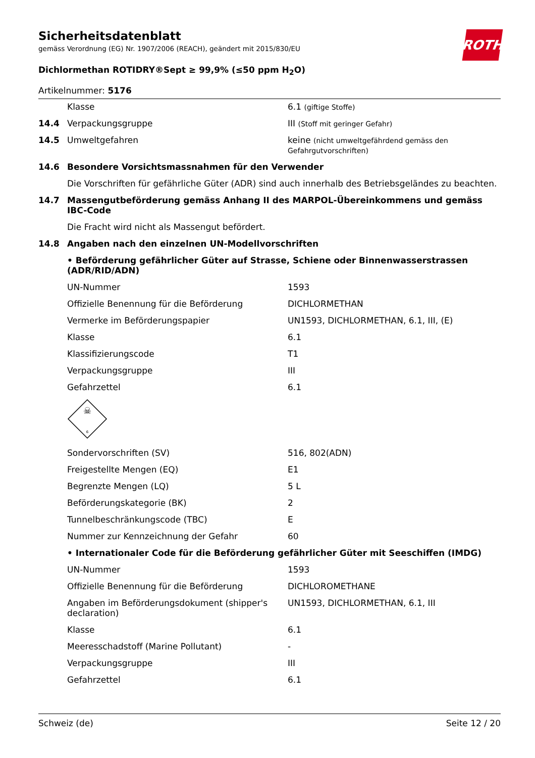ROTH
Sicherheitsdatenblatt
gemäss Verordnung (EG) Nr. 1907/2006 (REACH), geändert mit 2015/830/EU
Dichlormethan ROTIDRY®Sept ≥ 99,9% (≤50 ppm H<sub>2</sub>O)
Artikelnummer: 5176
| | Klasse | 6.1 (giftige Stoffe) |
| 14.4 | Verpackungsgruppe | III (Stoff mit geringer Gefahr) |
| 14.5 | Umweltgefahren | keine (nicht umweltgefährdend gemäss den Gefahrgutvorschriften) |
| 14.6 | Besondere Vorsichtsmassnahmen für den Verwender | |
| | Die Vorschriften für gefährliche Güter (ADR) sind auch innerhalb des Betriebsgeländes zu beachten. | |
| 14.7 | Massengutbeförderung gemäss Anhang II des MARPOL-Übereinkommens und gemäss IBC-Code | |
| | Die Fracht wird nicht als Massengut befördert. | |
| 14.8 | Angaben nach den einzelnen UN-Modellvorschriften | |
| | • Beförderung gefährlicher Güter auf Strasse, Schiene oder Binnenwasserstrassen (ADR/RID/ADN) | |
| | UN-Nummer | 1593 |
| | Offizielle Benennung für die Beförderung | DICHLORMETHAN |
| | Vermerke im Beförderungspapier | UN1593, DICHLORMETHAN, 6.1, III, (E) |
| | Klasse | 6.1 |
| | Klassifizierungscode | T1 |
| | Verpackungsgruppe | III |
| | Gefahrzettel | 6.1 |
| | ☠ 6 | |
| | Sondervorschriften (SV) | 516, 802(ADN) |
| | Freigestellte Mengen (EQ) | E1 |
| | Begrenzte Mengen (LQ) | 5 L |
| | Beförderungskategorie (BK) | 2 |
| | Tunnelbeschränkungscode (TBC) | E |
| | Nummer zur Kennzeichnung der Gefahr | 60 |
| | • Internationaler Code für die Beförderung gefährlicher Güter mit Seeschiffen (IMDG) | |
| | UN-Nummer | 1593 |
| | Offizielle Benennung für die Beförderung | DICHLOROMETHANE |
| | Angaben im Beförderungsdokument (shipper's declaration) | UN1593, DICHLORMETHAN, 6.1, III |
| | Klasse | 6.1 |
| | Meeresschadstoff (Marine Pollutant) | - |
| | Verpackungsgruppe | III |
| | Gefahrzettel | 6.1 |
Schweiz (de) Seite 12 / 20